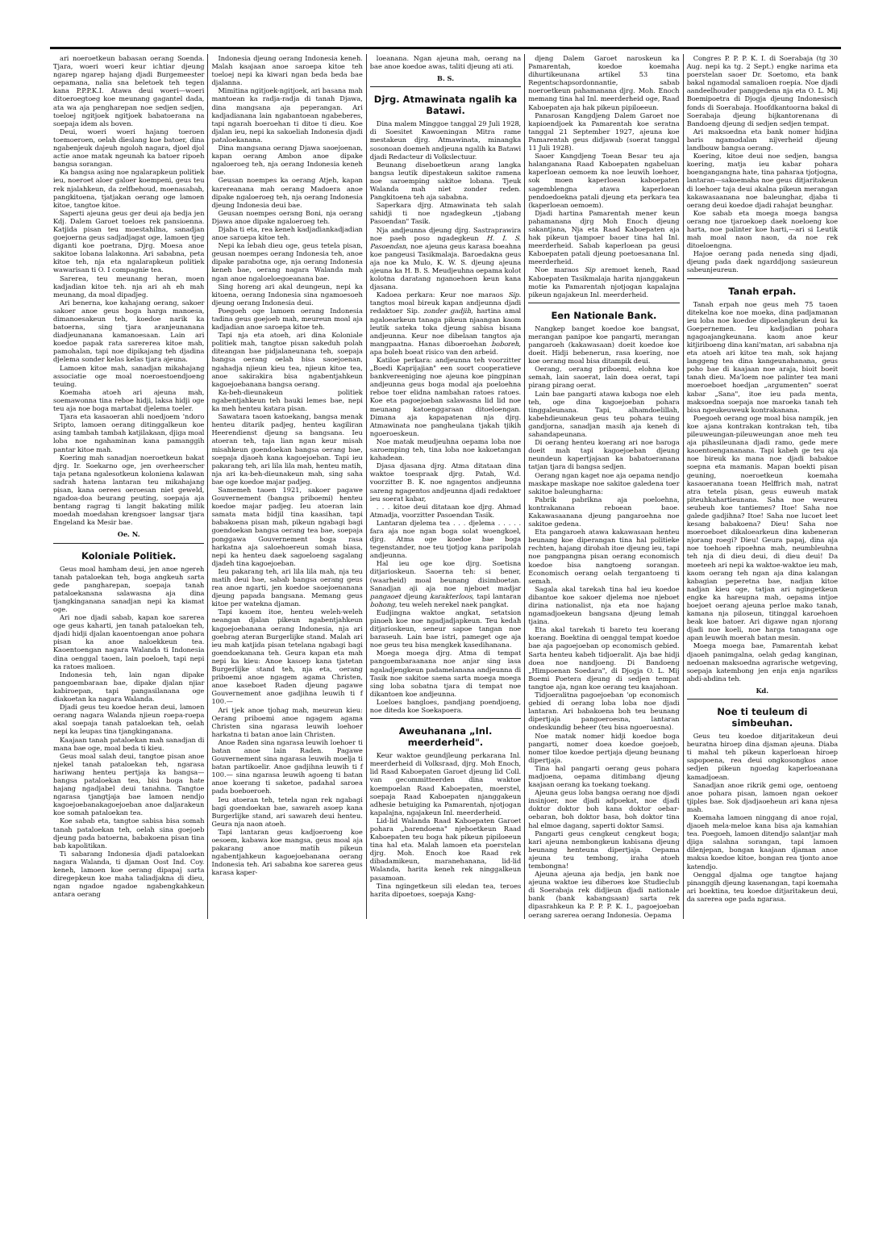ari noeroetkeun babasan oerang Soenda. Tjara, woeri woeri keur ichtiar djeung ngarep ngarep hajang djadi Burgemeester oepamana, nalia sna beletoek teh tegen kana P.P.P.K.I. Atawa deui woeri—woeri ditoeroegtoeg koe meunang gagantel dada, ata wa aja pengharepan noe sedjen sedjen, toeloej ngitjoek ngitjoek babatoerana na soepaja idem als boven.
Deui, woeri woeri hajang toeroen toemoeroen, oelah dieslang koe batoer, dina ngabenjeuk dajeuh ngoloh nagara, djoel djol actie anoe matak ngeunah ka batoer ripoeh bangsa sorangan.
Ka bangsa asing noe ngalarapkeun politiek ieu, noeroet aloer galoer koempeni, geus teu rek njalahkeun, da zelfbehoud, moenasabah, pangkitoena, tjatjakan oerang oge lamoen kitoe, tangtoe kitoe.
Saperti ajeuna geus ger deui aja bedja jen Kdj. Dalem Garoet toeloes rek pansioenna. Katjida pisan teu moestahilna, sanadjan goejoerna geus sadjadjagat oge, lamoen tjeg diganti koe poetrana, Djrg. Moesa anoe sakitoe lobana lalakonna. Ari sababna, peta kitoe teh, nja eta ngalarapkeun politiek wawarisan ti O. I compagnie tea.
Sarerea, teu meunang heran, moen kadjadian kitoe teh. nja ari ah eh mah meunang, da moal dipadjeg.
Ari benerna, koe kahajang oerang, sakoer sakoer anoe geus boga harga manoesa, dimanoesakeun teh, koedoe narik ka batoerna, sing tjara aranjeunanana diadjeunanana kamanoesaan. Lain ari koedoe papak rata sarererea kitoe mah, pamohalan, tapi noe dipikajang teh djadina djelema sonder kelas kelas tjara ajeuna.
Lamoen kitoe mah, sanadjan mikahajang associatie oge moal noeroestoendjoeng teuing.
Koemaha atoeh ari ajeuna mah, soemawonna tina reboe hidji, laksa hidji oge teu aja noe boga martabat djelema toeler.
Tjara eta kasaoeran ahli noedjoem 'ndoro Sripto, lamoen oerang ditinggalkeun koe asing tambah tambah katjilakaan, djiga moal loba noe ngahaminan kana pamanggih pantar kitoe mah.
Koering mah sanadjan noeroetkeun bakat djrg. Ir. Soekarno oge, jen overheerscher taja petana ngalesotkeun koloniena kalawan sadrah hatena lantaran teu mikahajang pisan, kana oerees oeroesan niet geweld, ngadoa-doa beurang peuting, soepaja aja bentang ragrag ti langit bakating milik moedah moedahan krengsoer langsar tjara Engeland ka Mesir bae.
Oe. N.
Koloniale Politiek.
Geus moal hamham deui, jen anoe ngereh tanah pataloekan teh, boga angkeuh sarta gede pangharepan, soepaja tanah pataloekanana salawasna aja dina tjangkinganana sanadjan nepi ka kiamat oge.
Ari noe djadi sabab, kapan koe sarerea oge geus kaharti, jen tanah pataloekan teh, djadi hidji djalan kaoentoengan anoe pohara pisan ka anoe naloekkeun tea. Kaoentoengan nagara Walanda ti Indonesia dina oenggal taoen, lain poeloeh, tapi nepi ka ratoes malioen.
Indonesia teh, lain ngan dipake pangoembaraan bae, dipake djalan njiar kabiroepan, tapi pangasilanana oge diakoetan ka nagara Walanda.
Djadi geus teu koedoe heran deui, lamoen oerang nagara Walanda njieun roepa-roepa akal soepaja tanah pataloekan teh, oelah nepi ka leupas tina tjangkinganana.
Kaajaan tanah pataloekan mah sanadjan di mana bae oge, moal beda ti kieu.
Geus moal salah deui, tangtoe pisan anoe njekel tanah pataloekan teh, ngarasa hariwang henteu pertjaja ka bangsa—bangsa pataloekan tea, bisi boga hate hajang ngadjabel deui tanahna. Tangtoe ngarasa tjangtjaja bae lamoen nendjo kagoejoebanakagoejoeban anoe daljarakeun koe somah pataloekan tea.
Koe sabab eta, tangtoe sabisa bisa somah tanah pataloekan teh, oelah sina goejoeb djeung pada batoerna, babakoena pisan tina bab kapolitikan.
Ti sabarang Indonesia djadi pataloekan nagara Walanda, ti djaman Oost Ind. Coy. keneh, lamoen koe oerang dipapaj sarta diregepkeun koe maha taliadjakna di dieu, ngan ngadoe ngadoe ngabengkahkeun antara oerang
Indonesia djeung oerang Indonesia keneh. Malah kaajaan anoe saroepa kitoe teh toeloej nepi ka kiwari ngan beda beda bae djalanna.
Mimitina ngitjoek-ngitjoek, ari basana mah mantoean ka radja-radja di tanah Djawa, dina mangsana aja peperangan. Ari kadjadianana lain ngabantoean ngabeberes, tapi ngarah boeroehan ti ditoe ti dieu. Koe djalan ieu, nepi ka sakoeliah Indonesia djadi pataloekanana.
Dina mangsana oerang Djawa saoejoenan, kapan oerang Ambon anoe dipake ngaloeroeg teh, nja oerang Indonesia keneh bae.
Geusan noempes ka oerang Atjeh, kapan karereanana mah oerang Madoera anoe dipake ngaloeroeg teh, nja oerang Indonesia djeung Indonesia deui bae.
Geusan noempes oerang Boni, nja oerang Djawa anoe dipake ngaloeroeg teh.
Djaba ti eta, rea keneh kadjadiankadjadian anoe saroepa kitoe teh.
Nepi ka lebah dieu oge, geus tetela pisan, geusan noempes oerang Indonesia teh, anoe dipake parabotna oge, nja oerang Indonesia keneh bae, oerang nagara Walanda mah ngan anoe ngaloeloegoeanana bae.
Sing horeng ari akal deungeun, nepi ka kitoena, oerang Indonesia sina ngamoesoeh djeung oerang Indonesia deui.
Poegoeh oge lamoen oerang Indonesia tadina geus goejoeb mah, meureun moal aja kadjadian anoe saroepa kitoe teh.
Tapi nja eta atoeh, ari dina Koloniale politiek mah, tangtoe pisan sakeduh polah diteangan bae pidjalaneunana teh, soepaja bangsa oerang oelah bisa saoejoenan, ngahadja njieun kieu tea, njieun kitoe tea, anoe sakirakira bisa ngabentjahkeun kagoejoebanana bangsa oerang.
Ka-beh-dieunakeun politiek ngabentjahkeun teh bauki lemes bae, nepi ka meh henteu katara pisan.
Sawatara taoen katoekang, bangsa menak henteu ditarik padjeg, henteu kagiliran Heerendienst djeung sa bangsana. Ieu atoeran teh, taja lian ngan keur misah misahkeun goendoekan bangsa oerang bae, soepaja djaoeh kana kagoejoeban. Tapi ieu pakarang teh, ari lila lila mah, henteu matih, nja ari ka-beh-dieunakeun mah, sing saha bae oge koedoe majar padjeg.
Samemeh taoen 1921, sakoer pagawe Gouvernement (bangsa priboemi) henteu koedoe majar padjeg. Ieu atoeran lain samata mata bidjil tina kaasihan, tapi babakoena pisan mah, pikeun ngabagi bagi goendoekan bangsa oerang tea bae, soepaja ponggawa Gouvernement boga rasa harkatna aja saloehoereun somah biasa, nepi ka henteu daek sagoeloeng sagalang djadeh tina kagoejoeban.
Ieu pakarang teh, ari lila lila mah, nja teu matih deui bae, sabab bangsa oerang geus rea anoe ngarti, jen koedoe saoejoenanana djeung papada bangsana. Memang geus kitoe per watekna djaman.
Tapi kaoem itoe, henteu weleh-weleh neangan djalan pikeun ngabentjahkeun kagoejoebanana oerang Indonesia, nja ari goebrag ateran Burgerlijke stand. Malah ari ieu mah katjida pisan tetelana ngabagi bagi goendoekanana teh. Geura kapan eta mah nepi ka kieu: Anoe kasoep kana tjatetan Burgerlijke stand teh, nja eta, oerang priboemi anoe ngagem agama Christen, anoe kaseboet Raden djeung pagawe Gouvernement anoe gadjihna leuwih ti f 100.—
Ari tjek anoe tjohag mah, meureun kieu: Oerang priboemi anoe ngagem agama Christen sina ngarasa leuwih loehoer harkatna ti batan anoe lain Christen.
Anoe Raden sina ngarasa leuwih loehoer ti batan anoe lain Raden. Pagawe Gouvernement sina ngarasa leuwih moelja ti batan partikoelir. Anoe gadjihna leuwih ti f 100.— sina ngarasa leuwih agoeng ti batan anoe koerang ti saketoe, padahal saroea pada boeboeroeh.
Ieu atoeran teh, tetela ngan rek ngabagi bagi goendoekan bae, sawareh asoep kana Burgerlijke stand, ari sawareh deui henteu. Geura nja naon atoeh.
Tapi lantaran geus kadjoeroeng koe oesoem, kabawa koe mangsa, geus moal aja pakarang anoe matih pikeun ngabentjahkeun kagoejoebanana oerang Indonesia teh. Ari sababna koe sarerea geus karasa kaper-
loeanana. Ngan ajeuna mah, oerang na bae anoe koedoe awas, taliti djeung ati ati.
B. S.
Djrg. Atmawinata ngalih ka Batawi.
Dina malem Minggoe tanggal 29 Juli 1928, di Soesitet Kawoeningan Mitra rame mestakeun djrg. Atmawinata, minangka sosonoan doemeh andjeuna ngalih ka Batawi djadi Redacteur di Volkslectuur.
Beunang diseboetkeun arang langka bangsa leutik dipestakeun sakitoe ramena noe saroemping sakitoe lobana. Tjeuk Walanda mah niet zonder reden. Pangkitoena teh aja sababna.
Saperkara djrg. Atmawinata teh salah sahidji ti noe ngadegkeun „tjabang Pasoendan" Tasik.
Nja andjeunna djeung djrg. Sastraprawira noe paeh poso ngadegkeun H. I. S. Pasoendan, noe ajeuna geus karasa boeahna koe pangeusi Tasikmalaja. Baroedakna geus aja noe ka Mulo, K. W. S. djeung ajeuna ajeuna ka H. B. S. Meudjeuhna oepama kolot kolotna daratang nganoehoen keun kana djasana.
Kadoea perkara: Keur noe maraos Sip. tangtos moal bireuk kapan andjeunna djadi redaktoer Sip. zonder gadjih, hartina amal ngaloearkeun tanaga pikeun njaangan kaom leutik sateka toka djeung sabisa bisana andjeunna. Keur noe dibelaan tangtos aja mangpaatna. Hanas diboeroehan boboreh, apa boleh boeat risico van den arbeid.
Katiloe perkara: andjeunna teh voorzitter „Boedi Kaprijajian" een soort cooperatieve bankvereeniging noe ajeuna koe pingpinan andjeunna geus boga modal aja poeloehna reboe toer elidna nambahan ratoes ratoes. Koe eta pagoejoeban salawasna lid lid noe meunang katoenggaraan ditoeloengan. Dimana aja kapapatenan nja djrg. Atmawinata noe pangheulana tjakah tjikih ngoeroeskeun.
Noe matak meudjeuhna oepama loba noe saroemping teh, tina loba noe kakoetangan kahadean.
Djasa djasana djrg. Atma ditataan dina waktoe toespraak djrg. Patah, W.d. voorzitter B. K. noe ngagentos andjeunna sareng ngagentos andjeunna djadi redaktoer ieu soerat kabar,
. . . kitoe deui ditataan koe djrg. Ahmad Atmadja, voorzitter Pasoendan Tasik.
Lantaran djelema tea . . . djelema . . . . . fara aja noe ngan boga solat woengkoel, djrg. Atma oge koedoe bae boga tegenstander, noe teu tjotjog kana paripolah andjeunna.
Hal ieu oge koe djrg. Soetisna ditjarioskeun. Saoerna teh: si bener, (waarheid) moal beunang disimboetan. Sanadjan aji aja noe njeboet madjar pangaoet djeung karakterloos, tapi lantaran bohong, teu weleh nerekel naek pangkat.
Eudjingna waktoe angkat, setatsion pinoeh koe noe ngadjadjapkeun. Teu kedah ditjarioskeun, seneur sapoe tangan noe baraseuh. Lain bae istri, pameget oge aja noe geus teu bisa mengkek kasedihanana.
Moega moega djrg. Atma di tempat pangoembaraanana noe anjar sing iasa ngaladjengkeun padamelanana andjeunna di Tasik noe sakitoe saena sarta moega moega sing loba sobatna tjara di tempat noe dikantoen koe andjeunna.
Loeloes bangloes, pandjang poendjoeng, noe diteda koe Soekapoera.
Aweuhanana „Inl. meerderheid".
Keur waktoe geundjleung perkarana Inl. meerderheid di Volksraad, djrg. Moh Enoch, lid Raad Kaboepaten Garoet djeung lid Coll. van gecommitteerden dina waktoe koempoelan Raad Kaboepaten, moerstel, soepaja Raad Kaboepaten njanggakeun adhesie betuiging ka Pamarentah, njotjogan kapalajna, ngajakeun Inl. meerderheid.
Lid-lid Walanda Raad Kaboepaten Garoet pohara „barendoena" njeboetkeun Raad Kaboepaten teu boga hak pikeun pipiloeeun tina hal eta. Malah lamoen eta poerstelan djrg. Moh. Enoch koe Raad rek dibadamikeun, maranehanana, lid-lid Walanda, harita keneh rek ninggalkeun pasamoan.
Tina ngingetkeun sili eledan tea, teroes harita dipoetoes, soepaja Kang-
djeng Dalem Garoet naroskeun ka Pamarentah, koedoe koemaha dihurtikeunana artikel 53 tina Regentschapsordonnantie, sabab noeroetkeun pahamanana djrg. Moh. Enoch memang tina hal Inl. meerderheid oge, Raad Kaboepaten aja hak pikeun pipiloeeun.
Panarosan Kangdjeng Dalem Garoet noe kapioendjoek ka Pamarentah koe seratna tanggal 21 September 1927, ajeuna koe Pamarentah geus didjawab (soerat tanggal 11 Juli 1928).
Saoer Kangdjeng Toean Besar teu aja halanganana Raad Kaboepaten ngabeluan kaperloean oemoem ka noe leuwih loehoer, sok moen kaperloean kaboepaten sagemblengna atawa kaperloean pendoedoekna patali djeung eta perkara tea (kaperloean oemoem).
Djadi hartina Pamarentah mener keun pahamanana djrg Moh Enoch djeung sakantjana, Nja eta Raad Kaboepaten aja hak pikeun tjampoer baoer tina hal Inl. meerderheid. Sabab kaperloean pa geusi Kaboepaten patali djeung poetoesanana Inl. meerderheid.
Noe maraos Sip aremoet keneh, Raad Kaboepaten Tasikmalaja harita njanggakeun motie ka Pamarentah njotjogan kapalajna pikeun ngajakeun Inl. meerderheid.
Een Nationale Bank.
Nangkep banget koedoe koe bangsat, merangan panipoe koe pangarti, merangan pangaroeh (kakawasaan) doeit koedoe koe doeit. Hidji bebenerun, rasa koering, noe koe oerang moal bisa ditampik deui.
Oerang, oerang priboemi, elohna koe semah, lain saoerat, lain doea oerat, tapi pirang pirang oerat.
Lain bae pangarti atawa kaboga noe eleh teh, oge dina kagoejoeban pohara tinggaleunana. Tapi, alhamdoelillah, kabehdieunakeun geus teu pohara teuing gandjorna, sanadjan masih aja keneh di sahandapeunana.
Di oerang henteu koerang ari noe baroga doeit mah tapi kagoejoeban djeung neundeun kapertjajaan ka babatoeranana tatjan tjara di bangsa sedjen.
Oerang ngan kaget noe aja oepama nendjo maskape maskape noe sakitoe galedena toer sakitoe baleungharna:
Pabrik pabrikna aja poeloehna, kontrakanana reboean baoe. Kakawasaanana djeung pangaroehna noe sakitoe gedena.
Eta pangaroeh atawa kakawasaan henteu beunang koe diperangan tina hal politieke rechten, hajang dirobah itoe djeung ieu, tapi noe pangpangna pisan oerang economisch koedoe bisa nangtoeng sorangan. Economisch oerang oelah tergantoeng ti semah.
Sagala akal tarekah tina hal ieu koedoe dibantoe koe sakoer djelema noe njeboet dirina nationalist, nja eta noe hajang ngamadjoekeun bangsana djeung lemah tjaina.
Eta akal tarekah ti bareto teu koerang koerang. Boektina di oenggal tempat koedoe bae aja pagoejoeban op economisch gebied. Sarta henteu kabeh tidjoeralit. Aja bae hidji doea noe nandjoeng. Di Bandoeng „Himpoenan Soedara", di Djogja O. L. Mij Boemi Poetera djeung di sedjen tempat tangtoe aja, ngan koe oerang teu kaajahoan.
Tidjoeralitna pagoejoeban 'op economisch gebied di oerang loba loba noe djadi lantaran. Ari babakoena boh teu beunang dipertjaja pangoeroesna, lantaran ondeskundig beheer (teu bisa ngoeroesna).
Noe matak nomer hidji koedoe boga pangarti, nomer doea koedoe goejoeb, nomer tiloe koedoe pertjaja djeung beunang dipertjaja.
Tina hal pangarti oerang geus pohara madjoena, oepama ditimbang djeung kaajaan oerang ka toekang toekang.
Ajeuna geus loba bangsa oerang noe djadi insinjoer, noe djadi adpoekat, noe djadi doktor doktor boh kana doktor oebar-oebaran, boh doktor basa, boh doktor tina hal elmoe dagang, saperti doktor Samsi.
Pangarti geus cengkeut cengkeut boga; kari ajeuna nembongkeun kabisana djeung beunang henteuna dipertjaja. Oepama ajeuna teu tembong, iraha atoeh tembongna!
Ajeuna ajeuna aja bedja, jen bank noe ajeuna waktoe ieu diberoes koe Studieclub di Soerabaja rek didjieun djadi nationale bank (bank kabangsaan) sarta rek dipasrahkeun ka P. P. P. K. I., pagoejoeban oerang sarerea oerang Indonesia. Oepama
Congres P. P. P. K. I. di Soerabaja (tg 30 Aug. nepi ka tg. 2 Sept.) engke narima eta poerstelan saoer Dr. Soetomo, eta bank bakal ngamodal samalioen roepia. Noe djadi aandeelhouder panggedena nja eta O. L. Mij Boemipoetra di Djogja djeung Indonesisch fonds di Soerabaja. Hoofdkantoorna bakal di Soerabaja djeung bijkantorenana di Bandoeng djeung di sedjen sedjen tempat.
Ari maksoedna eta bank nomer hidjina baris ngamodalan nijverheid djeung landbouw bangsa oerang.
Koering, kitoe deui noe sedjen, bangsa koering, matja ieu kabar pohara boengangangna hate, tina paharaa tjotjogna, lantaran—sakoemaha noe geus ditjaritakeun di loehoer taja deui akalna pikeun merangan kakawasaanana noe baleunghar, djaba ti oerang deui koedoe djadi rahajat beunghar.
Koe sabab eta moega moega bangsa oerang noe tjaroekoep daek noeloeng koe harta, noe palinter koe harti,—ari si Leutik mah moal naon naon, da noe rek ditoeloengna.
Hajoe oerang pada neneda sing djadi, djeung pada daek ngarddjong sasieureun sabeunjeureun.
Tanah erpah.
Tanah erpah noe geus meh 75 taoen ditekelna koe noe moeka, dina padjamanan ieu loba noe koedoe dipoelangkeun deui ka Goepernemen. Ieu kadjadian pohara ngagoajangkeunana. kaom anoe keur kitjiriboeng dina kani'matan, ari sababna nja eta atoeh ari kitoe tea mah, sok hajang langgeng tea dina kangeunahanana, geus poho bae di kaajaan noe araja, bioit boeit tanah dieu. Ma'loem noe palinter tea mani moeroeboet hoedjan „argumenten" soerat kabar „Sana", itoe ieu pada menta, maksoedna soepaja noe maroeka tanah teh bisa ngeukeuweuk kontrakanana.
Poegoeh oerang oge moal bisa nampik, jen koe ajana kontrakan kontrakan teh, tiba pileuweungan-pileuweungan anoe meh teu aja pihasileunana djadi ramo, gede mere kaoentoengananana. Tapi kabeh ge teu aja noe bireuk ka mana noe djadi babakoe soepna eta mamanis. Mapan boekti pisan geuning, noeroetkeun koemaha kasaoeranana toean Helffrich mah, natrat atra tetela pisan, geus euweuh matak piteuhkahartieunana. Saha noe weureu seubeuh koe tantiemes? Itoe! Saha noe galede gadjihna? Itoe! Saha noe lucoet leet kesang babakoena? Dieu! Saha noe moeroeboet dikaloearkeun dina kabeneran njorang roegi? Dieu! Geura papaj, dina aja noe toehoeh ripoehna mah, neumbleuhna teh nja di dieu deui, di dieu deui! Da moeteeh ari nepi ka waktoe-waktoe ieu mah, kaom oerang teh ngan aja dina kalangan kabagian peperetna bae, nadjan kitoe nadjan kieu oge, tatjan ari ngingetkeun engke ka hareupna mah, oepama intjoe boejoet oerang ajeuna perloe mako tanah, kamana nja piloseun, titinggal karoehoen beak koe batoer. Ari digawe ngan njorang djadi noe koeli, noe harga tanagana oge apan leuwih moerah batan mesin.
Moega moega bae, Pamarentah kebat djaoeh panimgalna, oelah gedag kanginan, nedoenan maksoedna agrarische wetgeving, soepaja katembong jen enja enja ngarikss abdi-abdina teh.
Kd.
Noe ti teuleum di simbeuhan.
Geus teu koedoe ditjaritakeun deui beuratna hiroep dina djaman ajeuna. Diaba ti mahal teh pikeun kaperloean hiroep sapopoena, rea deui ongkosongkos anoe sedjen pikeun ngoedag kaperloeanana kamadjoean.
Sanadjan anoe rikrik gemi oge, oentoeng anoe pohara pisan, lamoen ngan oekoer tjiples bae. Sok djadjaoeheun ari kana njesa mah.
Koemaha lamoen ninggang di anoe rojal, djaoeh mela-meloe kana bisa aja kamahian tea. Poegoeh, lamoen ditendjo salantjar mah djiga salahna sorangan, tapi lamoen dilenjepan, bongan kaajaan djaman anoe maksa koedoe kitoe, bongan rea tjonto anoe katendjo.
Oenggal djalma oge tangtoe hajang pinanggih djeung kasenangan, tapi koemaha ari boektina, teu koedoe ditjaritakeun deui, da sarerea oge pada ngarasa.